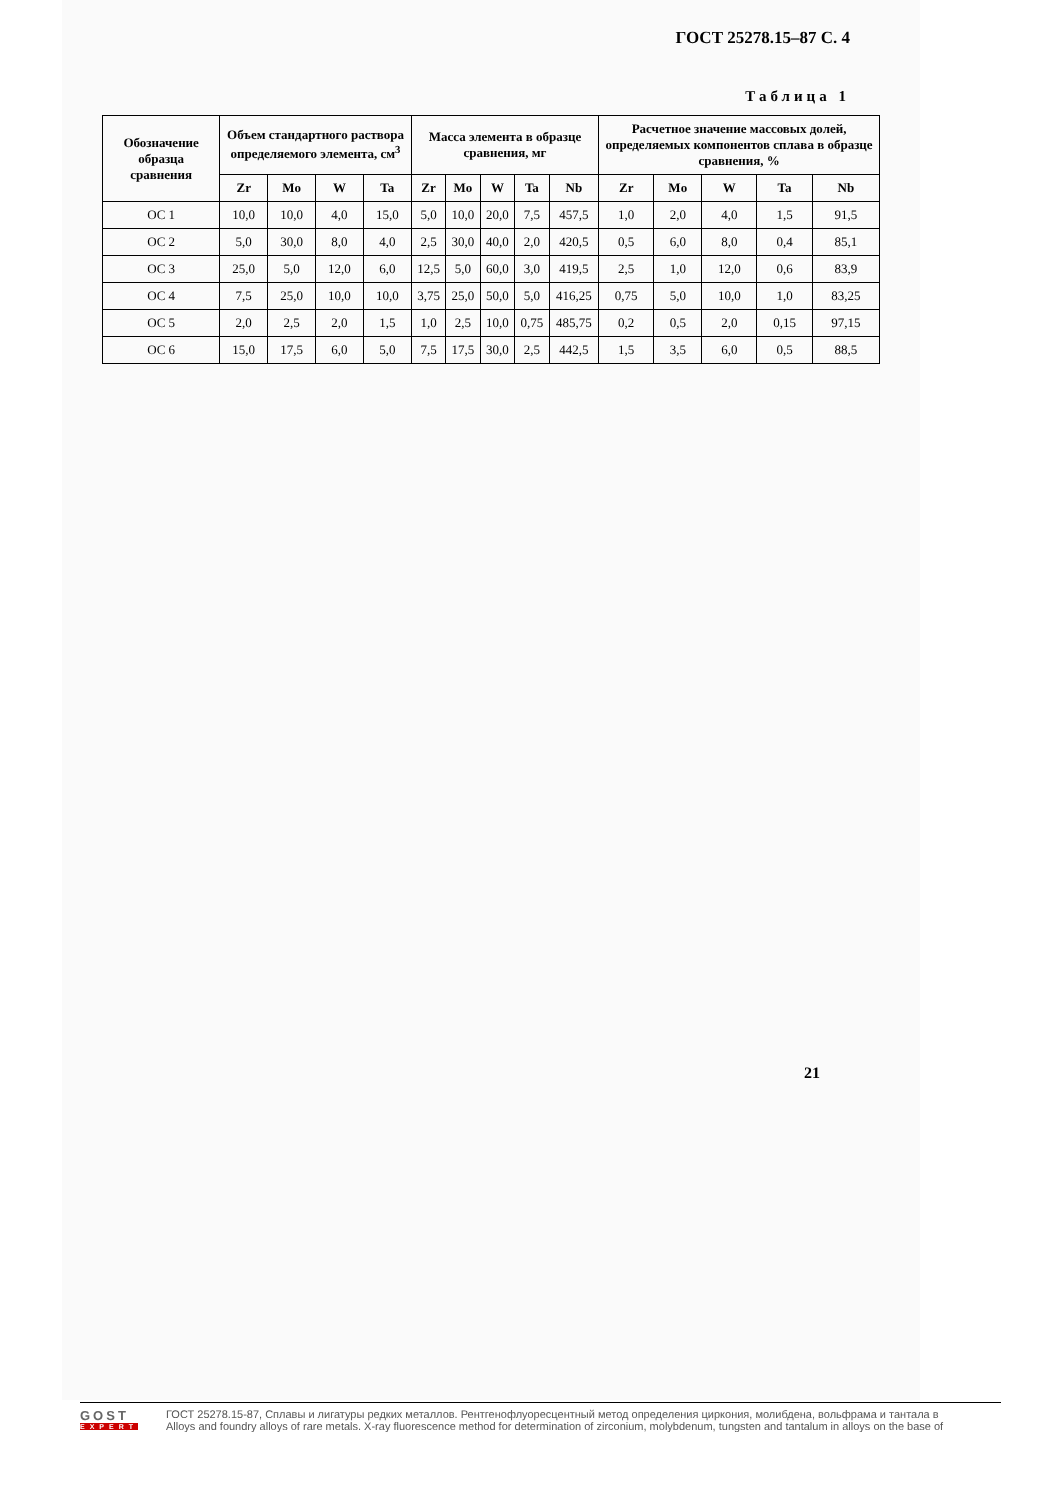ГОСТ 25278.15–87 С. 4
Таблица 1
| Обозначение образца сравнения | Объем стандартного раствора определяемого элемента, см<sup>3</sup> | | | | Масса элемента в образце сравнения, мг | | | | | Расчетное значение массовых долей, определяемых компонентов сплава в образце сравнения, % | | | | |
| --- | --- | --- | --- | --- | --- | --- | --- | --- | --- | --- | --- | --- | --- | --- |
| | Zr | Mo | W | Ta | Zr | Mo | W | Ta | Nb | Zr | Mo | W | Ta | Nb |
| ОС 1 | 10,0 | 10,0 | 4,0 | 15,0 | 5,0 | 10,0 | 20,0 | 7,5 | 457,5 | 1,0 | 2,0 | 4,0 | 1,5 | 91,5 |
| ОС 2 | 5,0 | 30,0 | 8,0 | 4,0 | 2,5 | 30,0 | 40,0 | 2,0 | 420,5 | 0,5 | 6,0 | 8,0 | 0,4 | 85,1 |
| ОС 3 | 25,0 | 5,0 | 12,0 | 6,0 | 12,5 | 5,0 | 60,0 | 3,0 | 419,5 | 2,5 | 1,0 | 12,0 | 0,6 | 83,9 |
| ОС 4 | 7,5 | 25,0 | 10,0 | 10,0 | 3,75 | 25,0 | 50,0 | 5,0 | 416,25 | 0,75 | 5,0 | 10,0 | 1,0 | 83,25 |
| ОС 5 | 2,0 | 2,5 | 2,0 | 1,5 | 1,0 | 2,5 | 10,0 | 0,75 | 485,75 | 0,2 | 0,5 | 2,0 | 0,15 | 97,15 |
| ОС 6 | 15,0 | 17,5 | 6,0 | 5,0 | 7,5 | 17,5 | 30,0 | 2,5 | 442,5 | 1,5 | 3,5 | 6,0 | 0,5 | 88,5 |
21
GOST
EXPERT
ГОСТ 25278.15-87, Сплавы и лигатуры редких металлов. Рентгенофлуоресцентный метод определения циркония, молибдена, вольфрама и тантала в
Alloys and foundry alloys of rare metals. X-ray fluorescence method for determination of zirconium, molybdenum, tungsten and tantalum in alloys on the base of